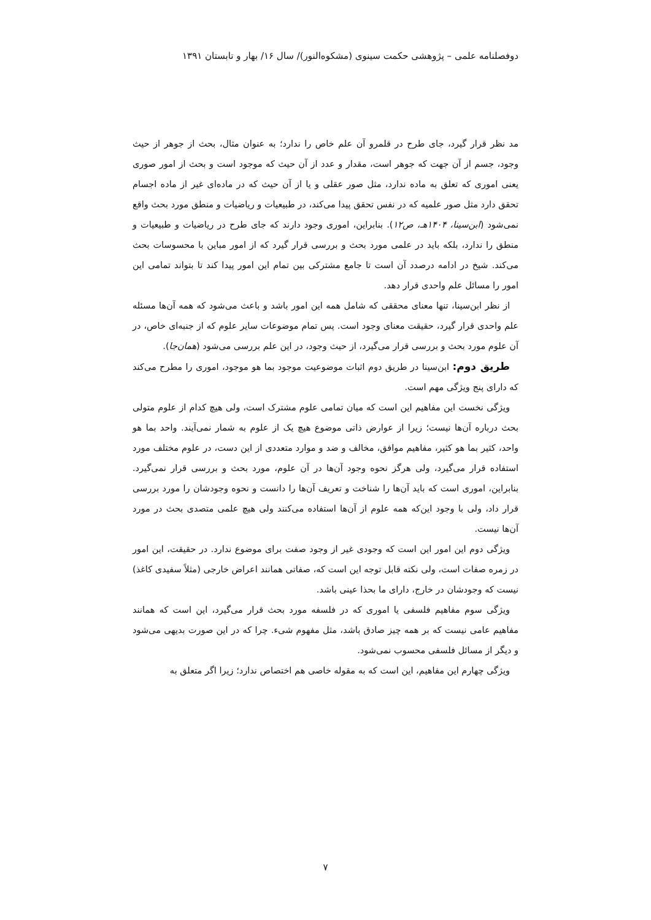دوفصلنامه علمی – پژوهشی حکمت سینوی (مشکوه‌النور)/ سال ۱۶/ بهار و تابستان ۱۳۹۱
مد نظر قرار گیرد، جای طرح در قلمرو آن علم خاص را ندارد؛ به عنوان مثال، بحث از جوهر از حیث وجود، جسم از آن جهت که جوهر است، مقدار و عدد از آن حیث که موجود است و بحث از امور صوری یعنی اموری که تعلق به ماده ندارد، مثل صور عقلی و یا از آن حیث که در ماده‌ای غیر از ماده اجسام تحقق دارد مثل صور علمیه که در نفس تحقق پیدا می‌کند، در طبیعیات و ریاضیات و منطق مورد بحث واقع نمی‌شود (ابن‌سینا، ۱۴۰۴هـ، ص۱۲). بنابراین، اموری وجود دارند که جای طرح در ریاضیات و طبیعیات و منطق را ندارد، بلکه باید در علمی مورد بحث و بررسی قرار گیرد که از امور مباین با محسوسات بحث می‌کند. شیخ در ادامه درصدد آن است تا جامع مشترکی بین تمام این امور پیدا کند تا بتواند تمامی این امور را مسائل علم واحدی قرار دهد.
از نظر ابن‌سینا، تنها معنای محققی که شامل همه این امور باشد و باعث می‌شود که همه آن‌ها مسئله علم واحدی قرار گیرد، حقیقت معنای وجود است. پس تمام موضوعات سایر علوم که از جنبه‌ای خاص، در آن علوم مورد بحث و بررسی قرار می‌گیرد، از حیث وجود، در این علم بررسی می‌شود (همان‌جا).
طریق دوم: ابن‌سینا در طریق دوم اثبات موضوعیت موجود بما هو موجود، اموری را مطرح می‌کند که دارای پنج ویژگی مهم است.
ویژگی نخست این مفاهیم این است که میان تمامی علوم مشترک است، ولی هیچ کدام از علوم متولی بحث درباره آن‌ها نیست؛ زیرا از عوارض ذاتی موضوع هیچ یک از علوم به شمار نمی‌آیند. واحد بما هو واحد، کثیر بما هو کثیر، مفاهیم موافق، مخالف و ضد و موارد متعددی از این دست، در علوم مختلف مورد استفاده قرار می‌گیرد، ولی هرگز نحوه وجود آن‌ها در آن علوم، مورد بحث و بررسی قرار نمی‌گیرد. بنابراین، اموری است که باید آن‌ها را شناخت و تعریف آن‌ها را دانست و نحوه وجودشان را مورد بررسی قرار داد، ولی با وجود این‌که همه علوم از آن‌ها استفاده می‌کنند ولی هیچ علمی متصدی بحث در مورد آن‌ها نیست.
ویژگی دوم این امور این است که وجودی غیر از وجود صفت برای موضوع ندارد. در حقیقت، این امور در زمره صفات است، ولی نکته قابل توجه این است که، صفاتی همانند اعراض خارجی (مثلاً سفیدی کاغذ) نیست که وجودشان در خارج، دارای ما بحذا عینی باشد.
ویژگی سوم مفاهیم فلسفی یا اموری که در فلسفه مورد بحث قرار می‌گیرد، این است که همانند مفاهیم عامی نیست که بر همه چیز صادق باشد، مثل مفهوم شیء. چرا که در این صورت بدیهی می‌شود و دیگر از مسائل فلسفی محسوب نمی‌شود.
ویژگی چهارم این مفاهیم، این است که به مقوله خاصی هم اختصاص ندارد؛ زیرا اگر متعلق به
۷